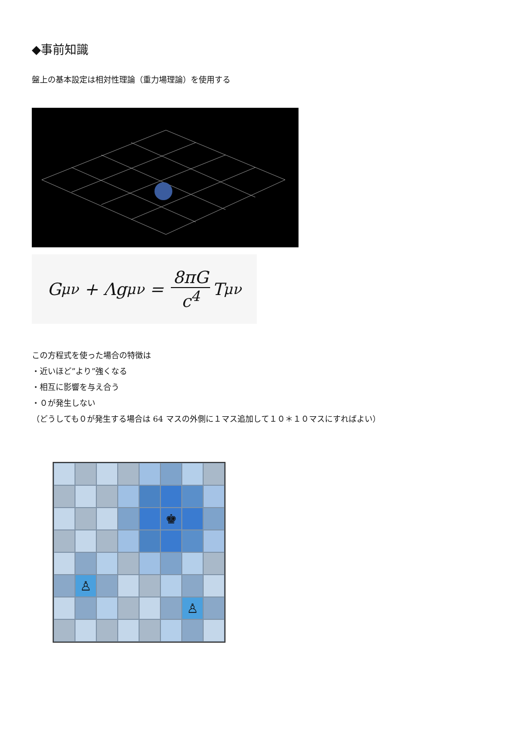◆事前知識
盤上の基本設定は相対性理論（重力場理論）を使用する
G<sub>μν</sub> + Λg<sub>μν</sub> = 8πG c<sup>4</sup> T<sub>μν</sub>
この方程式を使った場合の特徴は
・近いほど”より”強くなる
・相互に影響を与え合う
・０が発生しない
（どうしても０が発生する場合は 64 マスの外側に１マス追加して１０＊１０マスにすればよい）
♚
♙
♙